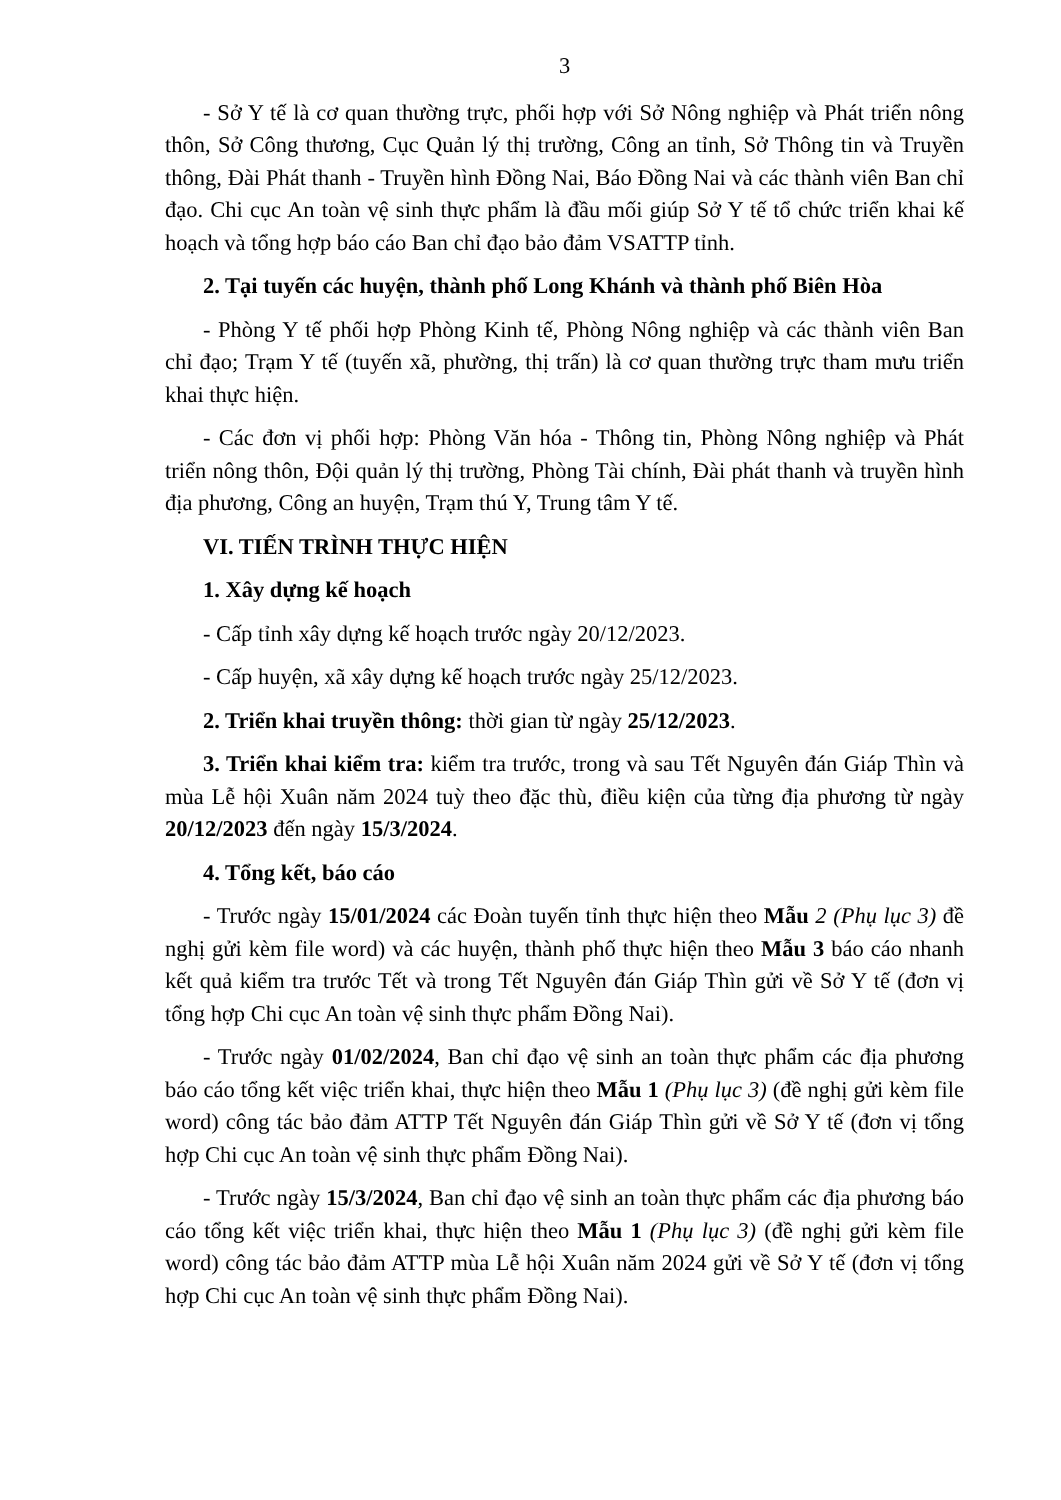3
- Sở Y tế là cơ quan thường trực, phối hợp với Sở Nông nghiệp và Phát triển nông thôn, Sở Công thương, Cục Quản lý thị trường, Công an tỉnh, Sở Thông tin và Truyền thông, Đài Phát thanh - Truyền hình Đồng Nai, Báo Đồng Nai và các thành viên Ban chỉ đạo. Chi cục An toàn vệ sinh thực phẩm là đầu mối giúp Sở Y tế tổ chức triển khai kế hoạch và tổng hợp báo cáo Ban chỉ đạo bảo đảm VSATTP tỉnh.
2. Tại tuyến các huyện, thành phố Long Khánh và thành phố Biên Hòa
- Phòng Y tế phối hợp Phòng Kinh tế, Phòng Nông nghiệp và các thành viên Ban chỉ đạo; Trạm Y tế (tuyến xã, phường, thị trấn) là cơ quan thường trực tham mưu triển khai thực hiện.
- Các đơn vị phối hợp: Phòng Văn hóa - Thông tin, Phòng Nông nghiệp và Phát triển nông thôn, Đội quản lý thị trường, Phòng Tài chính, Đài phát thanh và truyền hình địa phương, Công an huyện, Trạm thú Y, Trung tâm Y tế.
VI. TIẾN TRÌNH THỰC HIỆN
1. Xây dựng kế hoạch
- Cấp tỉnh xây dựng kế hoạch trước ngày 20/12/2023.
- Cấp huyện, xã xây dựng kế hoạch trước ngày 25/12/2023.
2. Triển khai truyền thông: thời gian từ ngày 25/12/2023.
3. Triển khai kiểm tra: kiểm tra trước, trong và sau Tết Nguyên đán Giáp Thìn và mùa Lễ hội Xuân năm 2024 tuỳ theo đặc thù, điều kiện của từng địa phương từ ngày 20/12/2023 đến ngày 15/3/2024.
4. Tổng kết, báo cáo
- Trước ngày 15/01/2024 các Đoàn tuyến tỉnh thực hiện theo Mẫu 2 (Phụ lục 3) đề nghị gửi kèm file word) và các huyện, thành phố thực hiện theo Mẫu 3 báo cáo nhanh kết quả kiểm tra trước Tết và trong Tết Nguyên đán Giáp Thìn gửi về Sở Y tế (đơn vị tổng hợp Chi cục An toàn vệ sinh thực phẩm Đồng Nai).
- Trước ngày 01/02/2024, Ban chỉ đạo vệ sinh an toàn thực phẩm các địa phương báo cáo tổng kết việc triển khai, thực hiện theo Mẫu 1 (Phụ lục 3) (đề nghị gửi kèm file word) công tác bảo đảm ATTP Tết Nguyên đán Giáp Thìn gửi về Sở Y tế (đơn vị tổng hợp Chi cục An toàn vệ sinh thực phẩm Đồng Nai).
- Trước ngày 15/3/2024, Ban chỉ đạo vệ sinh an toàn thực phẩm các địa phương báo cáo tổng kết việc triển khai, thực hiện theo Mẫu 1 (Phụ lục 3) (đề nghị gửi kèm file word) công tác bảo đảm ATTP mùa Lễ hội Xuân năm 2024 gửi về Sở Y tế (đơn vị tổng hợp Chi cục An toàn vệ sinh thực phẩm Đồng Nai).